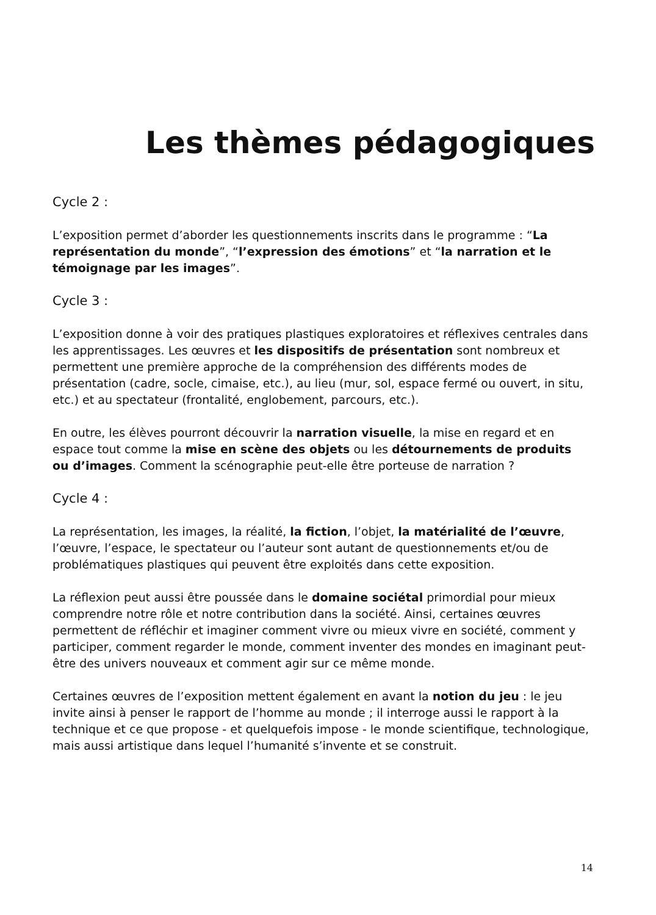Les thèmes pédagogiques
Cycle 2 :
L’exposition permet d’aborder les questionnements inscrits dans le programme : “La représentation du monde”, “l’expression des émotions” et “la narration et le témoignage par les images”.
Cycle 3 :
L’exposition donne à voir des pratiques plastiques exploratoires et réflexives centrales dans les apprentissages. Les œuvres et les dispositifs de présentation sont nombreux et permettent une première approche de la compréhension des différents modes de présentation (cadre, socle, cimaise, etc.), au lieu (mur, sol, espace fermé ou ouvert, in situ, etc.) et au spectateur (frontalité, englobement, parcours, etc.).
En outre, les élèves pourront découvrir la narration visuelle, la mise en regard et en espace tout comme la mise en scène des objets ou les détournements de produits ou d’images. Comment la scénographie peut-elle être porteuse de narration ?
Cycle 4 :
La représentation, les images, la réalité, la fiction, l’objet, la matérialité de l’œuvre, l’œuvre, l’espace, le spectateur ou l’auteur sont autant de questionnements et/ou de problématiques plastiques qui peuvent être exploités dans cette exposition.
La réflexion peut aussi être poussée dans le domaine sociétal primordial pour mieux comprendre notre rôle et notre contribution dans la société. Ainsi, certaines œuvres permettent de réfléchir et imaginer comment vivre ou mieux vivre en société, comment y participer, comment regarder le monde, comment inventer des mondes en imaginant peut-être des univers nouveaux et comment agir sur ce même monde.
Certaines œuvres de l’exposition mettent également en avant la notion du jeu : le jeu invite ainsi à penser le rapport de l’homme au monde ; il interroge aussi le rapport à la technique et ce que propose - et quelquefois impose - le monde scientifique, technologique, mais aussi artistique dans lequel l’humanité s’invente et se construit.
14